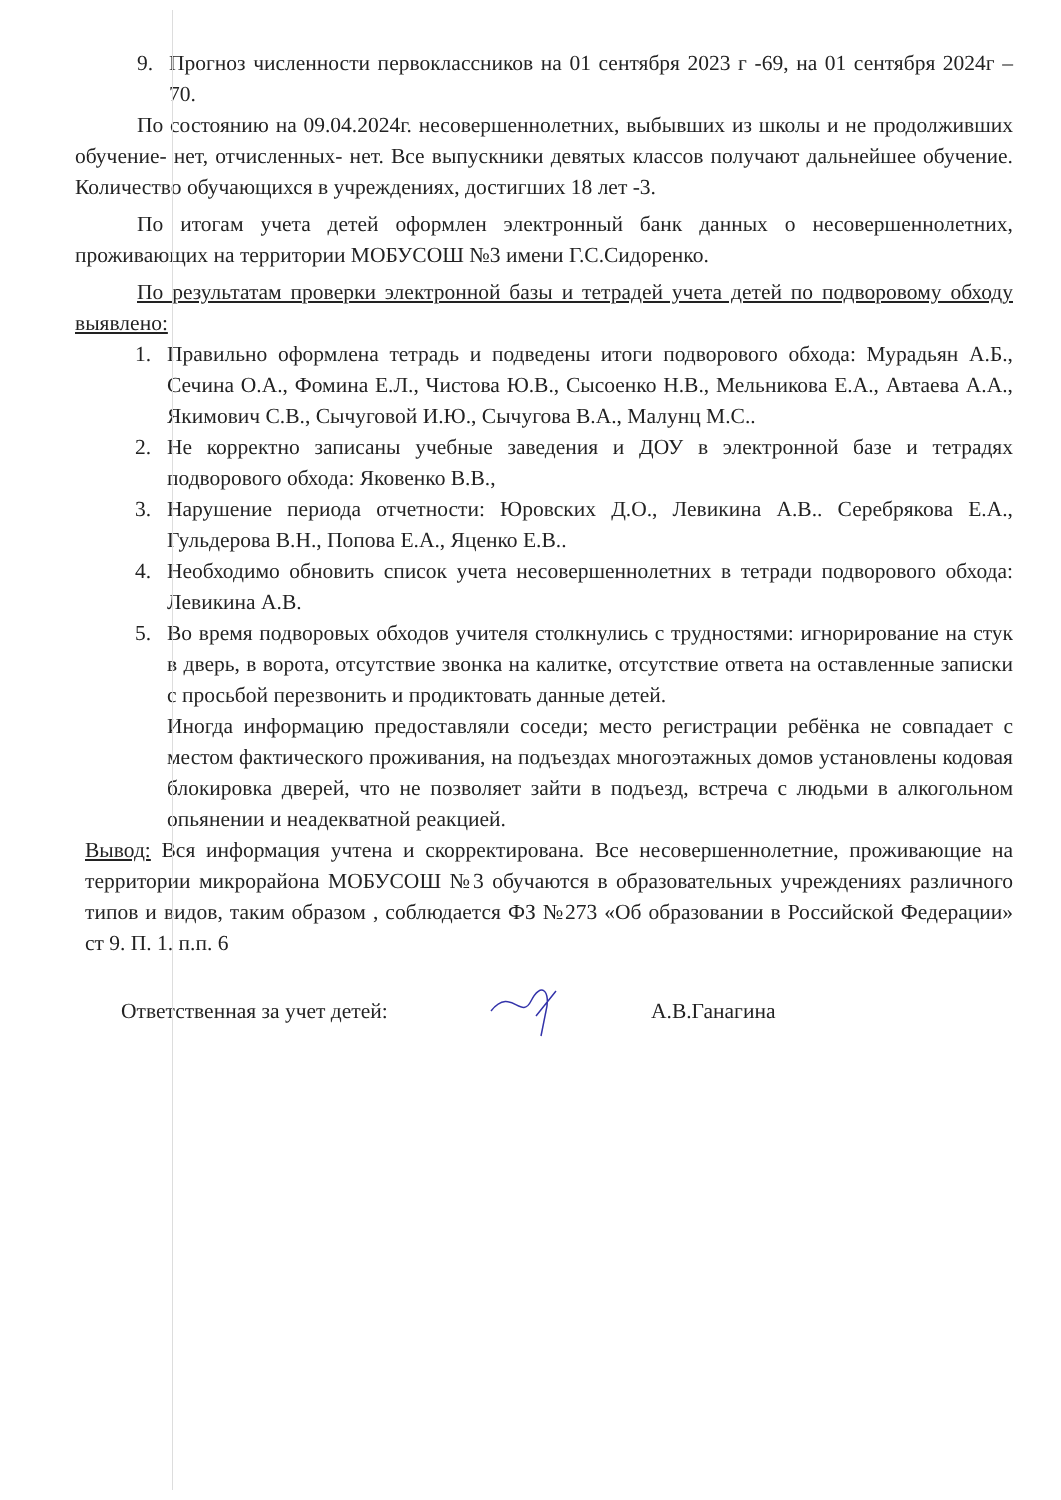9. Прогноз численности первоклассников на 01 сентября 2023 г -69, на 01 сентября 2024г – 70.
По состоянию на 09.04.2024г. несовершеннолетних, выбывших из школы и не продолживших обучение- нет, отчисленных- нет. Все выпускники девятых классов получают дальнейшее обучение. Количество обучающихся в учреждениях, достигших 18 лет -3.
По итогам учета детей оформлен электронный банк данных о несовершеннолетних, проживающих на территории МОБУСОШ №3 имени Г.С.Сидоренко.
По результатам проверки электронной базы и тетрадей учета детей по подворовому обходу выявлено:
1. Правильно оформлена тетрадь и подведены итоги подворового обхода: Мурадьян А.Б., Сечина О.А., Фомина Е.Л., Чистова Ю.В., Сысоенко Н.В., Мельникова Е.А., Автаева А.А., Якимович С.В., Сычуговой И.Ю., Сычугова В.А., Малунц М.С..
2. Не корректно записаны учебные заведения и ДОУ в электронной базе и тетрадях подворового обхода: Яковенко В.В.,
3. Нарушение периода отчетности: Юровских Д.О., Левикина А.В.. Серебрякова Е.А., Гульдерова В.Н., Попова Е.А., Яценко Е.В..
4. Необходимо обновить список учета несовершеннолетних в тетради подворового обхода: Левикина А.В.
5. Во время подворовых обходов учителя столкнулись с трудностями: игнорирование на стук в дверь, в ворота, отсутствие звонка на калитке, отсутствие ответа на оставленные записки с просьбой перезвонить и продиктовать данные детей.
Иногда информацию предоставляли соседи; место регистрации ребёнка не совпадает с местом фактического проживания, на подъездах многоэтажных домов установлены кодовая блокировка дверей, что не позволяет зайти в подъезд, встреча с людьми в алкогольном опьянении и неадекватной реакцией.
Вывод: Вся информация учтена и скорректирована. Все несовершеннолетние, проживающие на территории микрорайона МОБУСОШ №3 обучаются в образовательных учреждениях различного типов и видов, таким образом , соблюдается ФЗ №273 «Об образовании в Российской Федерации» ст 9. П. 1. п.п. 6
Ответственная за учет детей: А.В.Ганагина